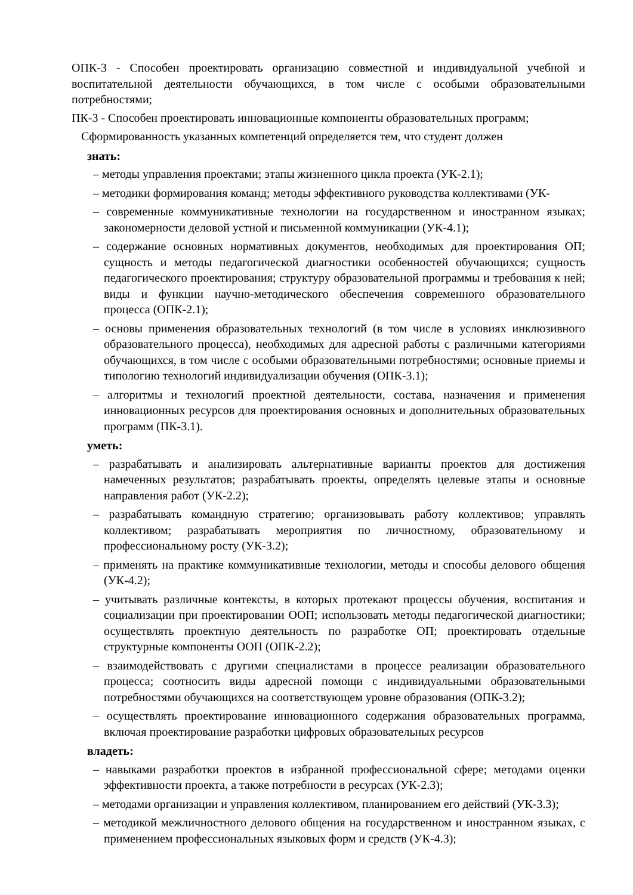ОПК-3 - Способен проектировать организацию совместной и индивидуальной учебной и воспитательной деятельности обучающихся, в том числе с особыми образовательными потребностями;
ПК-3 - Способен проектировать инновационные компоненты образовательных программ;
Сформированность указанных компетенций определяется тем, что студент должен
знать:
– методы управления проектами; этапы жизненного цикла проекта (УК-2.1);
– методики формирования команд; методы эффективного руководства коллективами (УК-
– современные коммуникативные технологии на государственном и иностранном языках; закономерности деловой устной и письменной коммуникации (УК-4.1);
– содержание основных нормативных документов, необходимых для проектирования ОП; сущность и методы педагогической диагностики особенностей обучающихся; сущность педагогического проектирования; структуру образовательной программы и требования к ней; виды и функции научно-методического обеспечения современного образовательного процесса (ОПК-2.1);
– основы применения образовательных технологий (в том числе в условиях инклюзивного образовательного процесса), необходимых для адресной работы с различными категориями обучающихся, в том числе с особыми образовательными потребностями; основные приемы и типологию технологий индивидуализации обучения (ОПК-3.1);
– алгоритмы и технологий проектной деятельности, состава, назначения и применения инновационных ресурсов для проектирования основных и дополнительных образовательных программ (ПК-3.1).
уметь:
– разрабатывать и анализировать альтернативные варианты проектов для достижения намеченных результатов; разрабатывать проекты, определять целевые этапы и основные направления работ (УК-2.2);
– разрабатывать командную стратегию; организовывать работу коллективов; управлять коллективом; разрабатывать мероприятия по личностному, образовательному и профессиональному росту (УК-3.2);
– применять на практике коммуникативные технологии, методы и способы делового общения (УК-4.2);
– учитывать различные контексты, в которых протекают процессы обучения, воспитания и социализации при проектировании ООП; использовать методы педагогической диагностики; осуществлять проектную деятельность по разработке ОП; проектировать отдельные структурные компоненты ООП (ОПК-2.2);
– взаимодействовать с другими специалистами в процессе реализации образовательного процесса; соотносить виды адресной помощи с индивидуальными образовательными потребностями обучающихся на соответствующем уровне образования (ОПК-3.2);
– осуществлять проектирование инновационного содержания образовательных программа, включая проектирование разработки цифровых образовательных ресурсов
владеть:
– навыками разработки проектов в избранной профессиональной сфере; методами оценки эффективности проекта, а также потребности в ресурсах (УК-2.3);
– методами организации и управления коллективом, планированием его действий (УК-3.3);
– методикой межличностного делового общения на государственном и иностранном языках, с применением профессиональных языковых форм и средств (УК-4.3);